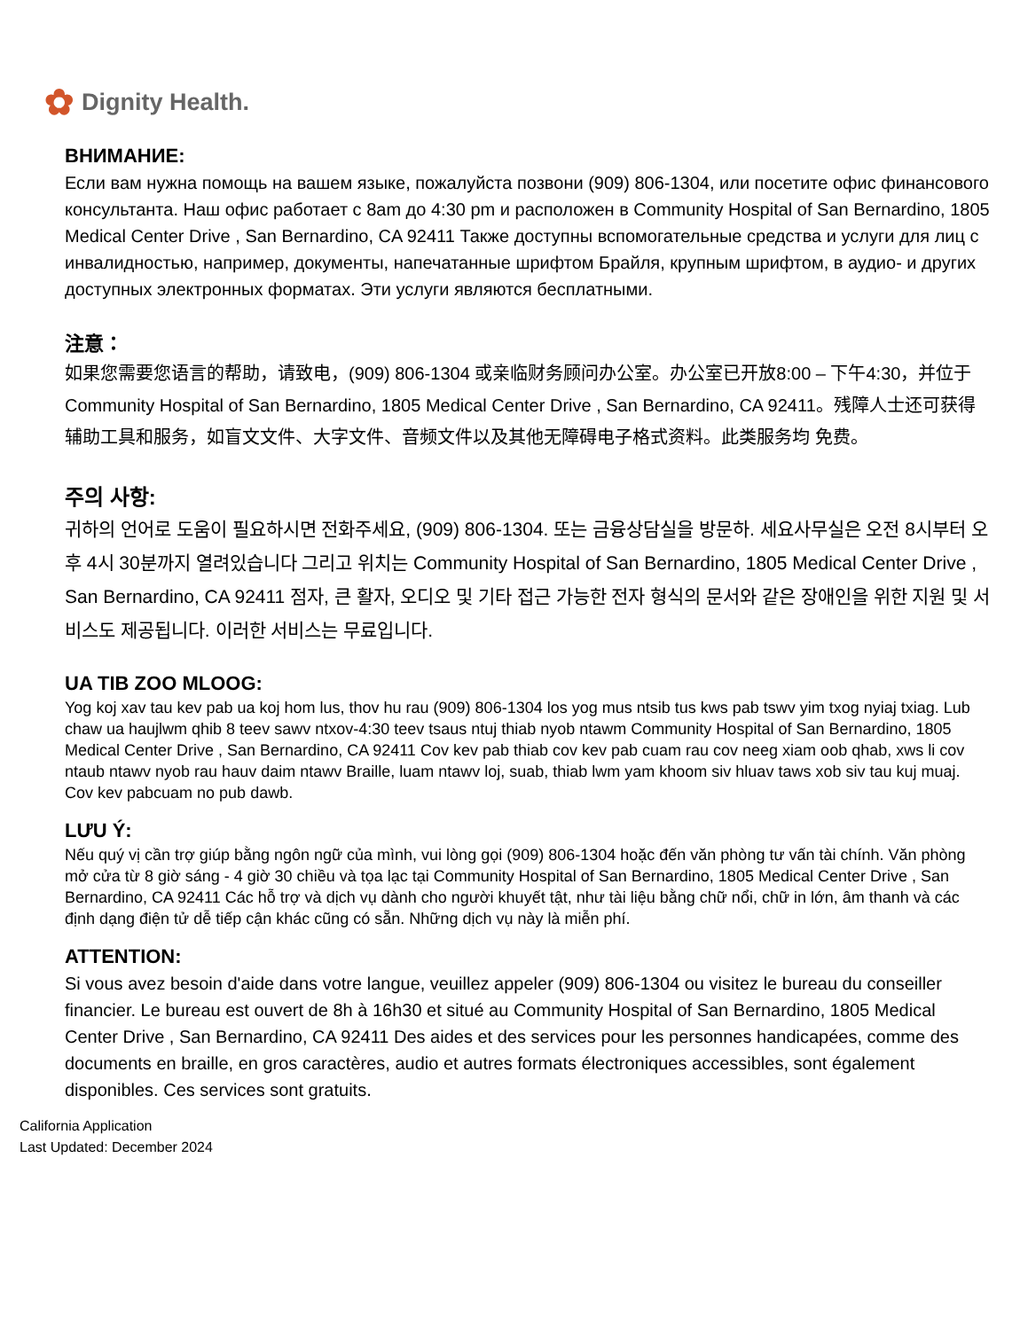✿ Dignity Health.
ВНИМАНИЕ:
Если вам нужна помощь на вашем языке, пожалуйста позвони (909) 806-1304, или посетите офис финансового консультанта. Наш офис работает с 8am до 4:30 pm и расположен в Community Hospital of San Bernardino, 1805 Medical Center Drive , San Bernardino, CA 92411 Также доступны вспомогательные средства и услуги для лиц с инвалидностью, например, документы, напечатанные шрифтом Брайля, крупным шрифтом, в аудио- и других доступных электронных форматах. Эти услуги являются бесплатными.
注意：
如果您需要您语言的帮助，请致电，(909) 806-1304 或亲临财务顾问办公室。办公室已开放8:00 – 下午4:30，并位于 Community Hospital of San Bernardino, 1805 Medical Center Drive , San Bernardino, CA 92411。残障人士还可获得辅助工具和服务，如盲文文件、大字文件、音频文件以及其他无障碍电子格式资料。此类服务均 免费。
주의 사항:
귀하의 언어로 도움이 필요하시면 전화주세요, (909) 806-1304. 또는 금융상담실을 방문하. 세요사무실은 오전 8시부터 오후 4시 30분까지 열려있습니다 그리고 위치는 Community Hospital of San Bernardino, 1805 Medical Center Drive , San Bernardino, CA 92411 점자, 큰 활자, 오디오 및 기타 접근 가능한 전자 형식의 문서와 같은 장애인을 위한 지원 및 서비스도 제공됩니다. 이러한 서비스는 무료입니다.
UA TIB ZOO MLOOG:
Yog koj xav tau kev pab ua koj hom lus, thov hu rau (909) 806-1304 los yog mus ntsib tus kws pab tswv yim txog nyiaj txiag. Lub chaw ua haujlwm qhib 8 teev sawv ntxov-4:30 teev tsaus ntuj thiab nyob ntawm Community Hospital of San Bernardino, 1805 Medical Center Drive , San Bernardino, CA 92411 Cov kev pab thiab cov kev pab cuam rau cov neeg xiam oob qhab, xws li cov ntaub ntawv nyob rau hauv daim ntawv Braille, luam ntawv loj, suab, thiab lwm yam khoom siv hluav taws xob siv tau kuj muaj. Cov kev pabcuam no pub dawb.
LƯU Ý:
Nếu quý vị cần trợ giúp bằng ngôn ngữ của mình, vui lòng gọi (909) 806-1304 hoặc đến văn phòng tư vấn tài chính. Văn phòng mở cửa từ 8 giờ sáng - 4 giờ 30 chiều và tọa lạc tại Community Hospital of San Bernardino, 1805 Medical Center Drive , San Bernardino, CA 92411 Các hỗ trợ và dịch vụ dành cho người khuyết tật, như tài liệu bằng chữ nổi, chữ in lớn, âm thanh và các định dạng điện tử dễ tiếp cận khác cũng có sẵn. Những dịch vụ này là miễn phí.
ATTENTION:
Si vous avez besoin d'aide dans votre langue, veuillez appeler (909) 806-1304 ou visitez le bureau du conseiller financier. Le bureau est ouvert de 8h à 16h30 et situé au Community Hospital of San Bernardino, 1805 Medical Center Drive , San Bernardino, CA 92411 Des aides et des services pour les personnes handicapées, comme des documents en braille, en gros caractères, audio et autres formats électroniques accessibles, sont également disponibles. Ces services sont gratuits.
California Application
Last Updated: December 2024